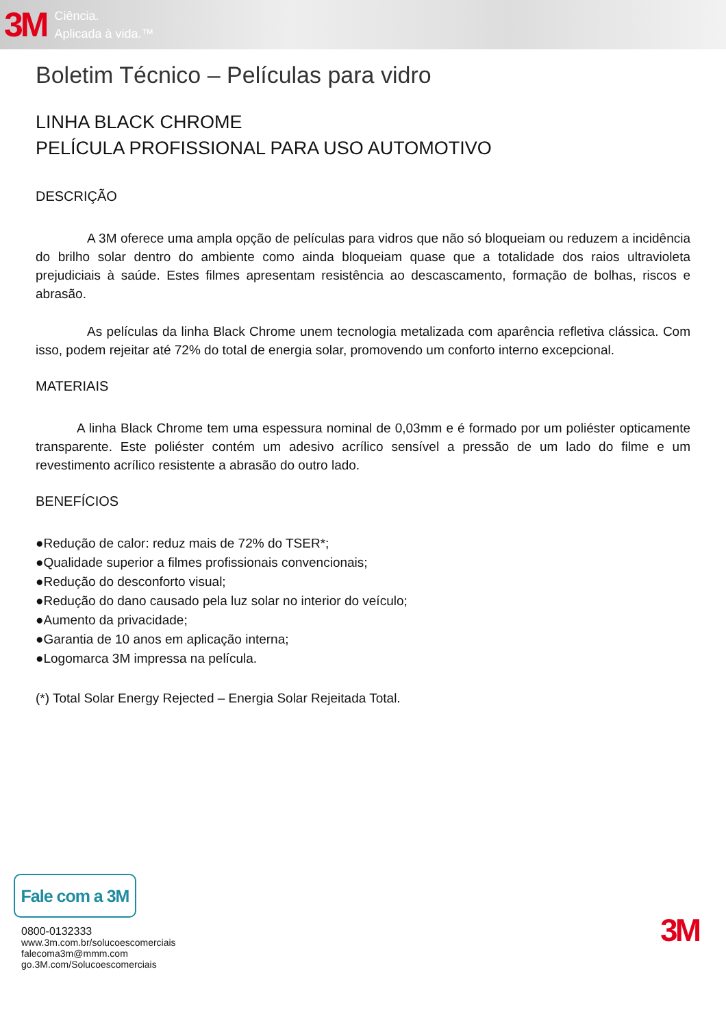3M Ciência.
Aplicada à vida.™
Boletim Técnico – Películas para vidro
LINHA BLACK CHROME
PELÍCULA PROFISSIONAL PARA USO AUTOMOTIVO
DESCRIÇÃO
A 3M oferece uma ampla opção de películas para vidros que não só bloqueiam ou reduzem a incidência do brilho solar dentro do ambiente como ainda bloqueiam quase que a totalidade dos raios ultravioleta prejudiciais à saúde. Estes filmes apresentam resistência ao descascamento, formação de bolhas, riscos e abrasão.
As películas da linha Black Chrome unem tecnologia metalizada com aparência refletiva clássica. Com isso, podem rejeitar até 72% do total de energia solar, promovendo um conforto interno excepcional.
MATERIAIS
A linha Black Chrome tem uma espessura nominal de 0,03mm e é formado por um poliéster opticamente transparente. Este poliéster contém um adesivo acrílico sensível a pressão de um lado do filme e um revestimento acrílico resistente a abrasão do outro lado.
BENEFÍCIOS
●Redução de calor: reduz mais de 72% do TSER*;
●Qualidade superior a filmes profissionais convencionais;
●Redução do desconforto visual;
●Redução do dano causado pela luz solar no interior do veículo;
●Aumento da privacidade;
●Garantia de 10 anos em aplicação interna;
●Logomarca 3M impressa na película.
(*) Total Solar Energy Rejected – Energia Solar Rejeitada Total.
Fale com a 3M
0800-0132333
www.3m.com.br/solucoescomerciais
falecoma3m@mmm.com
go.3M.com/Solucoescomerciais
3M